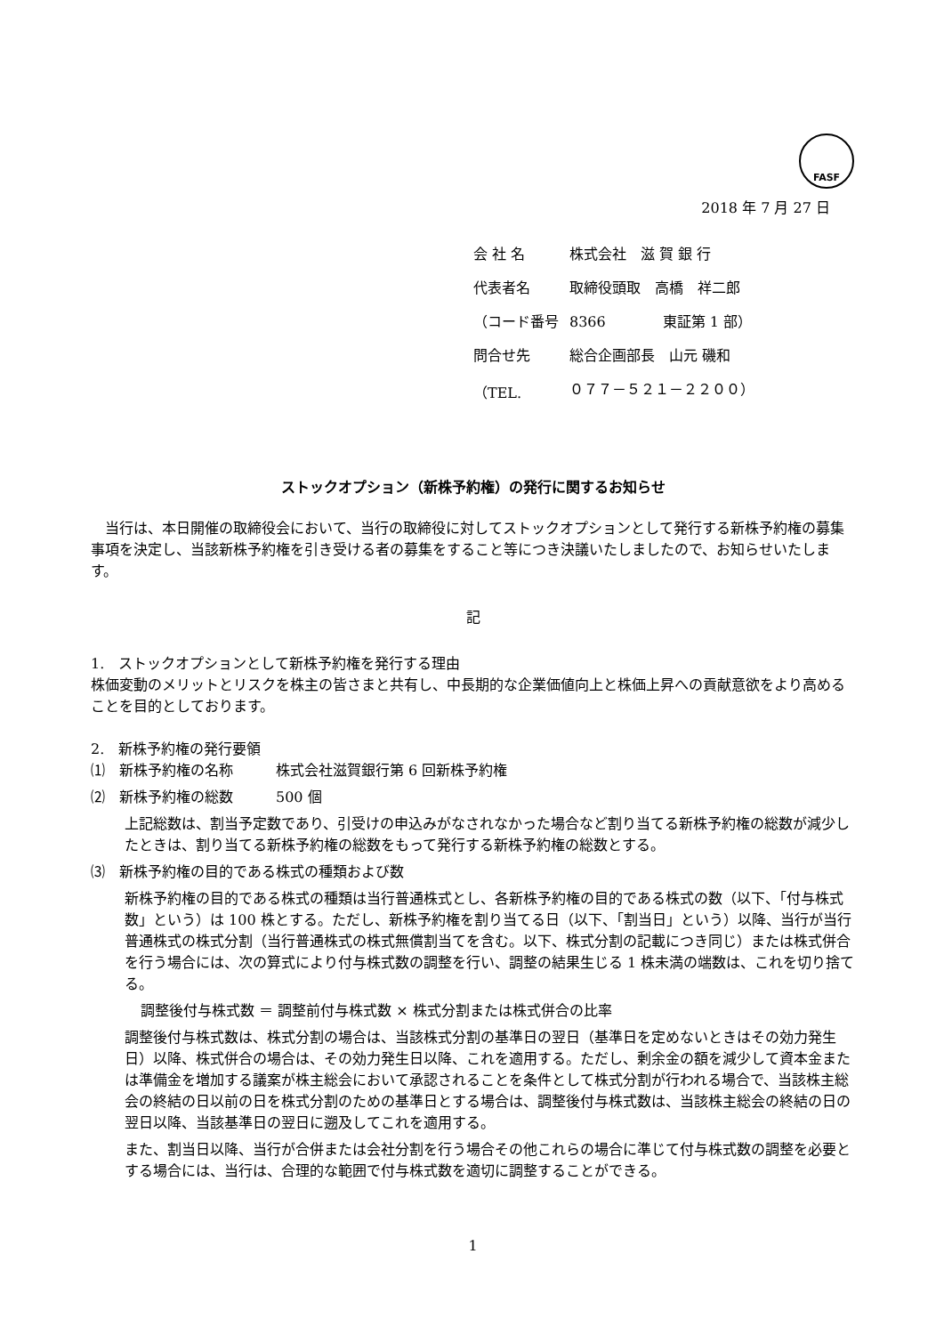FASF
2018 年 7 月 27 日
| 会 社 名 | 株式会社 滋 賀 銀 行 |
| 代表者名 | 取締役頭取 高橋 祥二郎 |
| （コード番号 | 8366 東証第 1 部） |
| 問合せ先 | 総合企画部長 山元 磯和 |
| （TEL. | ０７７－５２１－２２００） |
ストックオプション（新株予約権）の発行に関するお知らせ
　当行は、本日開催の取締役会において、当行の取締役に対してストックオプションとして発行する新株予約権の募集事項を決定し、当該新株予約権を引き受ける者の募集をすること等につき決議いたしましたので、お知らせいたします。
記
1.　ストックオプションとして新株予約権を発行する理由
株価変動のメリットとリスクを株主の皆さまと共有し、中長期的な企業価値向上と株価上昇への貢献意欲をより高めることを目的としております。
2.　新株予約権の発行要領
⑴　新株予約権の名称　　　株式会社滋賀銀行第 6 回新株予約権
⑵　新株予約権の総数　　　500 個
上記総数は、割当予定数であり、引受けの申込みがなされなかった場合など割り当てる新株予約権の総数が減少したときは、割り当てる新株予約権の総数をもって発行する新株予約権の総数とする。
⑶　新株予約権の目的である株式の種類および数
新株予約権の目的である株式の種類は当行普通株式とし、各新株予約権の目的である株式の数（以下、「付与株式数」という）は 100 株とする。ただし、新株予約権を割り当てる日（以下、「割当日」という）以降、当行が当行普通株式の株式分割（当行普通株式の株式無償割当てを含む。以下、株式分割の記載につき同じ）または株式併合を行う場合には、次の算式により付与株式数の調整を行い、調整の結果生じる 1 株未満の端数は、これを切り捨てる。
調整後付与株式数 ＝ 調整前付与株式数 × 株式分割または株式併合の比率
調整後付与株式数は、株式分割の場合は、当該株式分割の基準日の翌日（基準日を定めないときはその効力発生日）以降、株式併合の場合は、その効力発生日以降、これを適用する。ただし、剰余金の額を減少して資本金または準備金を増加する議案が株主総会において承認されることを条件として株式分割が行われる場合で、当該株主総会の終結の日以前の日を株式分割のための基準日とする場合は、調整後付与株式数は、当該株主総会の終結の日の翌日以降、当該基準日の翌日に遡及してこれを適用する。
また、割当日以降、当行が合併または会社分割を行う場合その他これらの場合に準じて付与株式数の調整を必要とする場合には、当行は、合理的な範囲で付与株式数を適切に調整することができる。
1